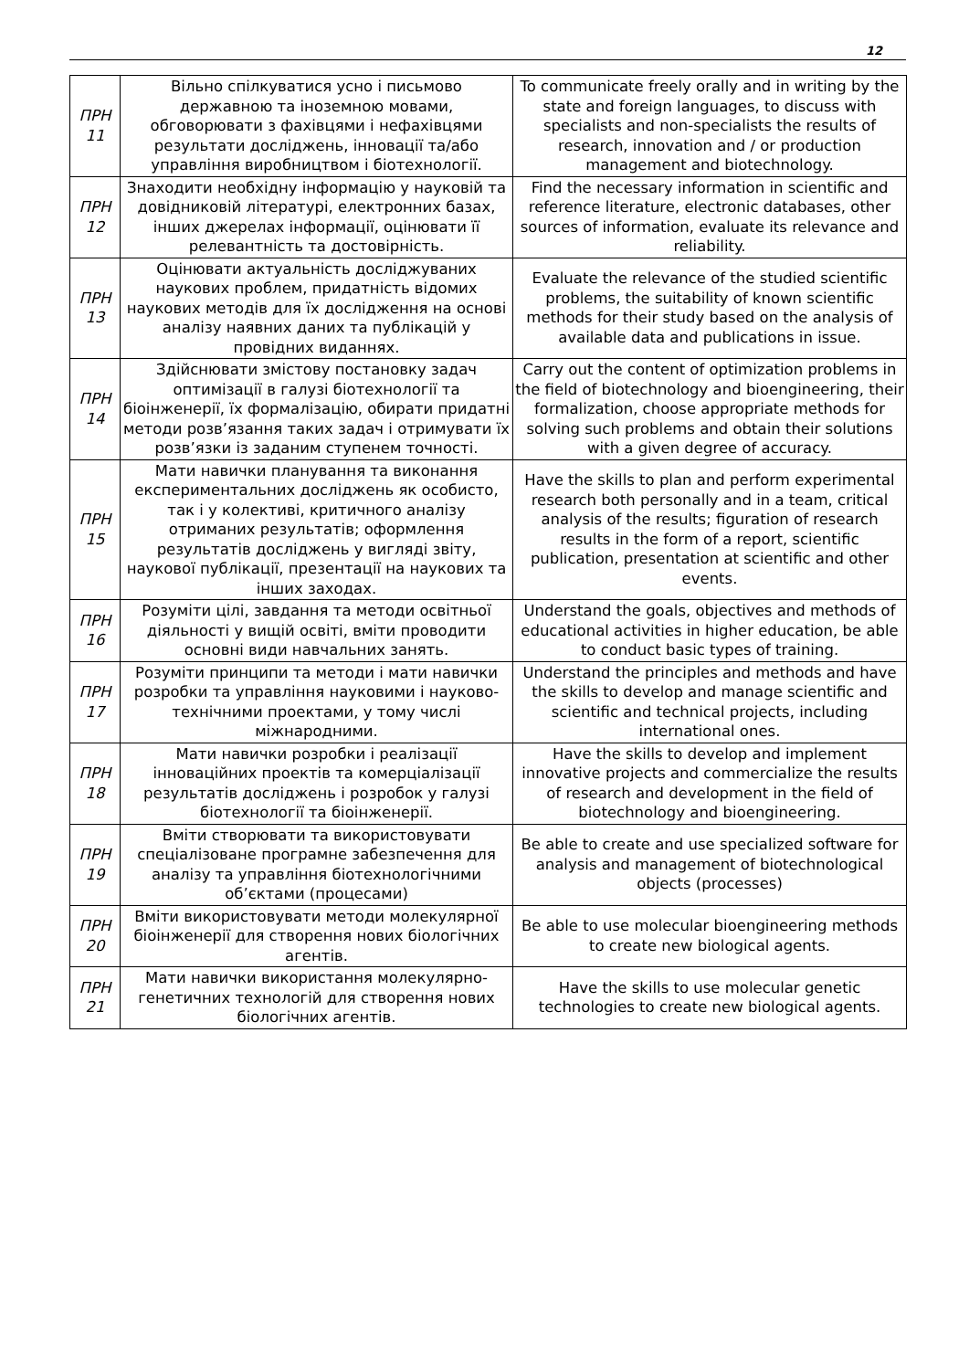12
| ПРН 11 | Вільно спілкуватися усно і письмово державною та іноземною мовами, обговорювати з фахівцями і нефахівцями результати досліджень, інновації та/або управління виробництвом і біотехнології. | To communicate freely orally and in writing by the state and foreign languages, to discuss with specialists and non-specialists the results of research, innovation and / or production management and biotechnology. |
| ПРН 12 | Знаходити необхідну інформацію у науковій та довідниковій літературі, електронних базах, інших джерелах інформації, оцінювати її релевантність та достовірність. | Find the necessary information in scientific and reference literature, electronic databases, other sources of information, evaluate its relevance and reliability. |
| ПРН 13 | Оцінювати актуальність досліджуваних наукових проблем, придатність відомих наукових методів для їх дослідження на основі аналізу наявних даних та публікацій у провідних виданнях. | Evaluate the relevance of the studied scientific problems, the suitability of known scientific methods for their study based on the analysis of available data and publications in issue. |
| ПРН 14 | Здійснювати змістову постановку задач оптимізації в галузі біотехнології та біоінженерії, їх формалізацію, обирати придатні методи розв’язання таких задач і отримувати їх розв’язки із заданим ступенем точності. | Carry out the content of optimization problems in the field of biotechnology and bioengineering, their formalization, choose appropriate methods for solving such problems and obtain their solutions with a given degree of accuracy. |
| ПРН 15 | Мати навички планування та виконання експериментальних досліджень як особисто, так і у колективі, критичного аналізу отриманих результатів; оформлення результатів досліджень у вигляді звіту, наукової публікації, презентації на наукових та інших заходах. | Have the skills to plan and perform experimental research both personally and in a team, critical analysis of the results; figuration of research results in the form of a report, scientific publication, presentation at scientific and other events. |
| ПРН 16 | Розуміти цілі, завдання та методи освітньої діяльності у вищій освіті, вміти проводити основні види навчальних занять. | Understand the goals, objectives and methods of educational activities in higher education, be able to conduct basic types of training. |
| ПРН 17 | Розуміти принципи та методи і мати навички розробки та управління науковими і науково-технічними проектами, у тому числі міжнародними. | Understand the principles and methods and have the skills to develop and manage scientific and scientific and technical projects, including international ones. |
| ПРН 18 | Мати навички розробки і реалізації інноваційних проектів та комерціалізації результатів досліджень і розробок у галузі біотехнології та біоінженерії. | Have the skills to develop and implement innovative projects and commercialize the results of research and development in the field of biotechnology and bioengineering. |
| ПРН 19 | Вміти створювати та використовувати спеціалізоване програмне забезпечення для аналізу та управління біотехнологічними об’єктами (процесами) | Be able to create and use specialized software for analysis and management of biotechnological objects (processes) |
| ПРН 20 | Вміти використовувати методи молекулярної біоінженерії для створення нових біологічних агентів. | Be able to use molecular bioengineering methods to create new biological agents. |
| ПРН 21 | Мати навички використання молекулярно-генетичних технологій для створення нових біологічних агентів. | Have the skills to use molecular genetic technologies to create new biological agents. |